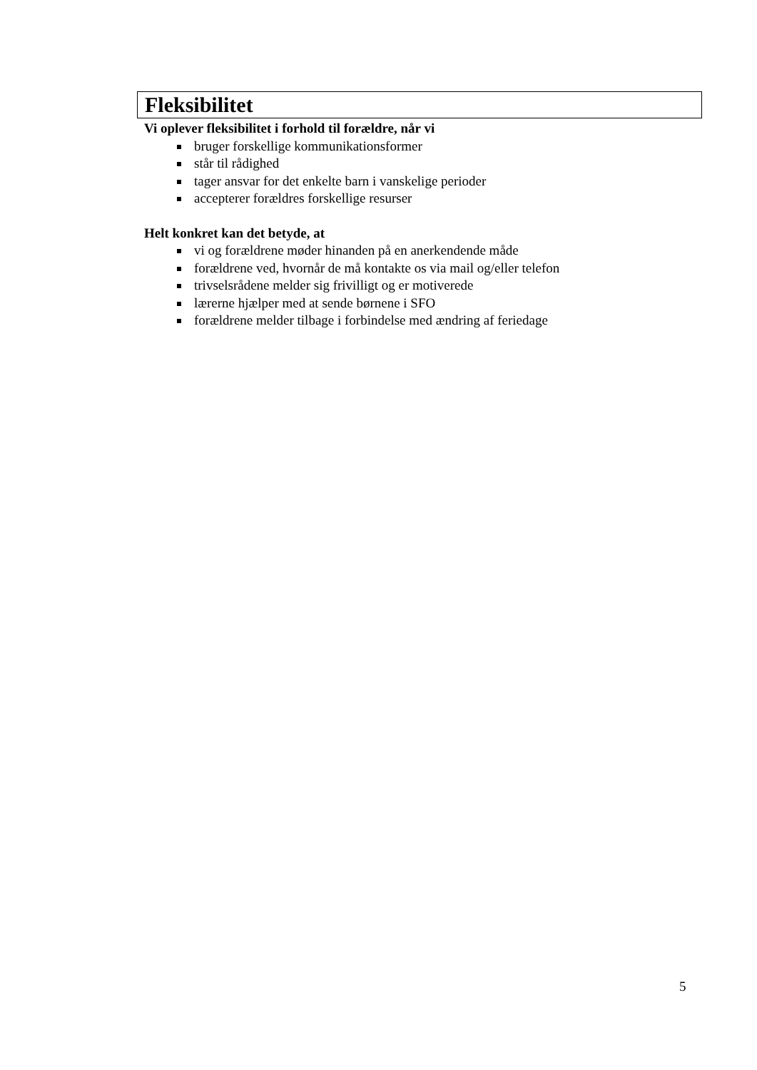Fleksibilitet
Vi oplever fleksibilitet i forhold til forældre, når vi
bruger forskellige kommunikationsformer
står til rådighed
tager ansvar for det enkelte barn i vanskelige perioder
accepterer forældres forskellige resurser
Helt konkret kan det betyde, at
vi og forældrene møder hinanden på en anerkendende måde
forældrene ved, hvornår de må kontakte os via mail og/eller telefon
trivselsrådene melder sig frivilligt og er motiverede
lærerne hjælper med at sende børnene i SFO
forældrene melder tilbage i forbindelse med ændring af feriedage
5